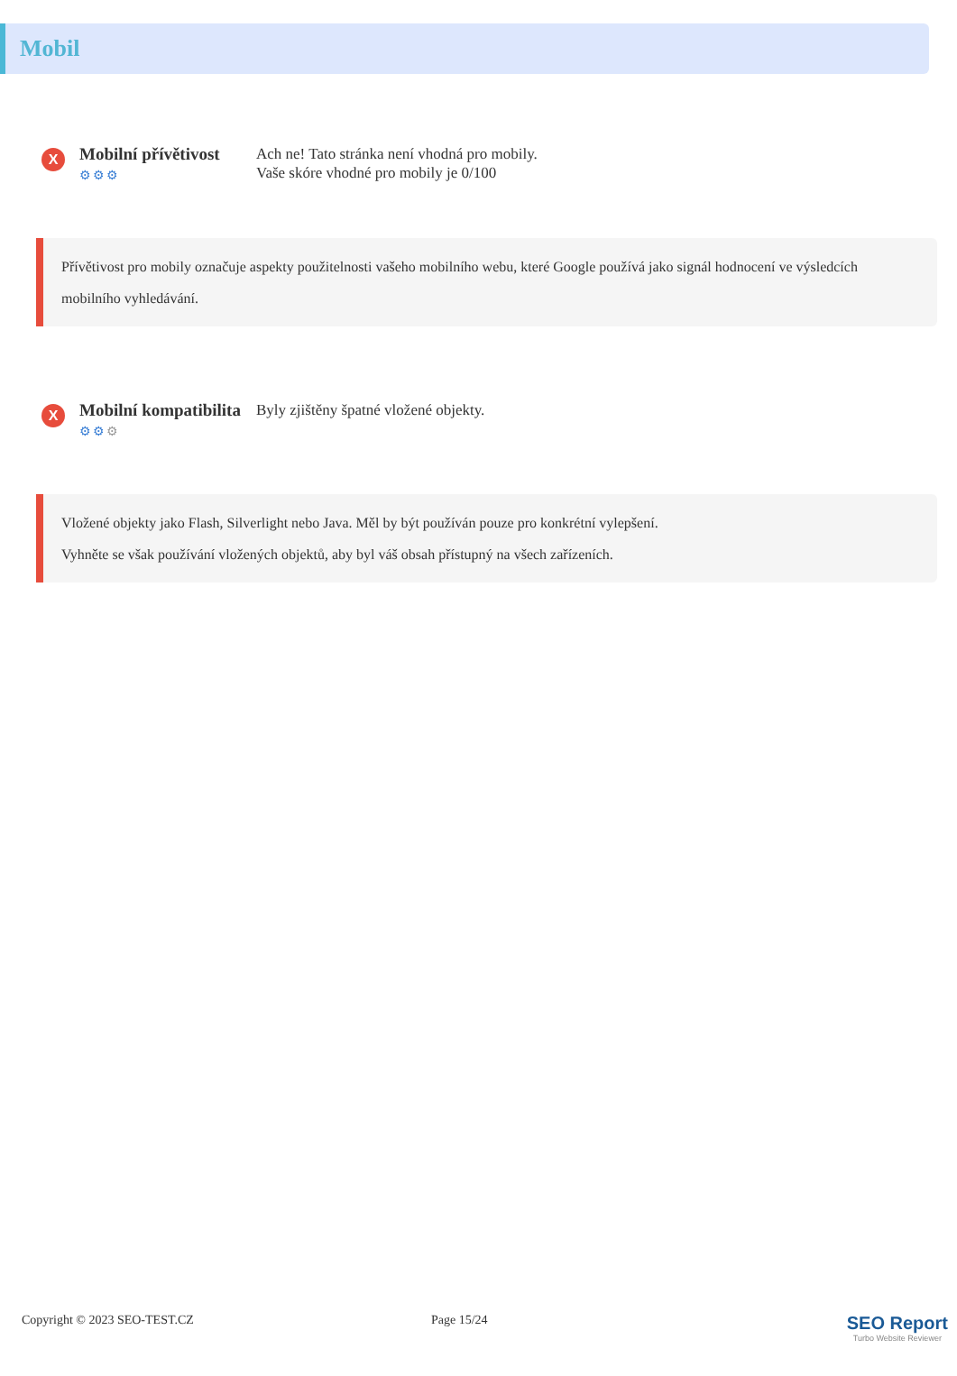Mobil
X
Mobilní přívětivost
⚙⚙⚙
Ach ne! Tato stránka není vhodná pro mobily.
Vaše skóre vhodné pro mobily je 0/100
Přívětivost pro mobily označuje aspekty použitelnosti vašeho mobilního webu, které Google používá jako signál hodnocení ve výsledcích mobilního vyhledávání.
X
Mobilní kompatibilita
⚙⚙⚙
Byly zjištěny špatné vložené objekty.
Vložené objekty jako Flash, Silverlight nebo Java. Měl by být používán pouze pro konkrétní vylepšení.
Vyhněte se však používání vložených objektů, aby byl váš obsah přístupný na všech zařízeních.
Copyright © 2023 SEO-TEST.CZ Page 15/24
SEO Report
Turbo Website Reviewer